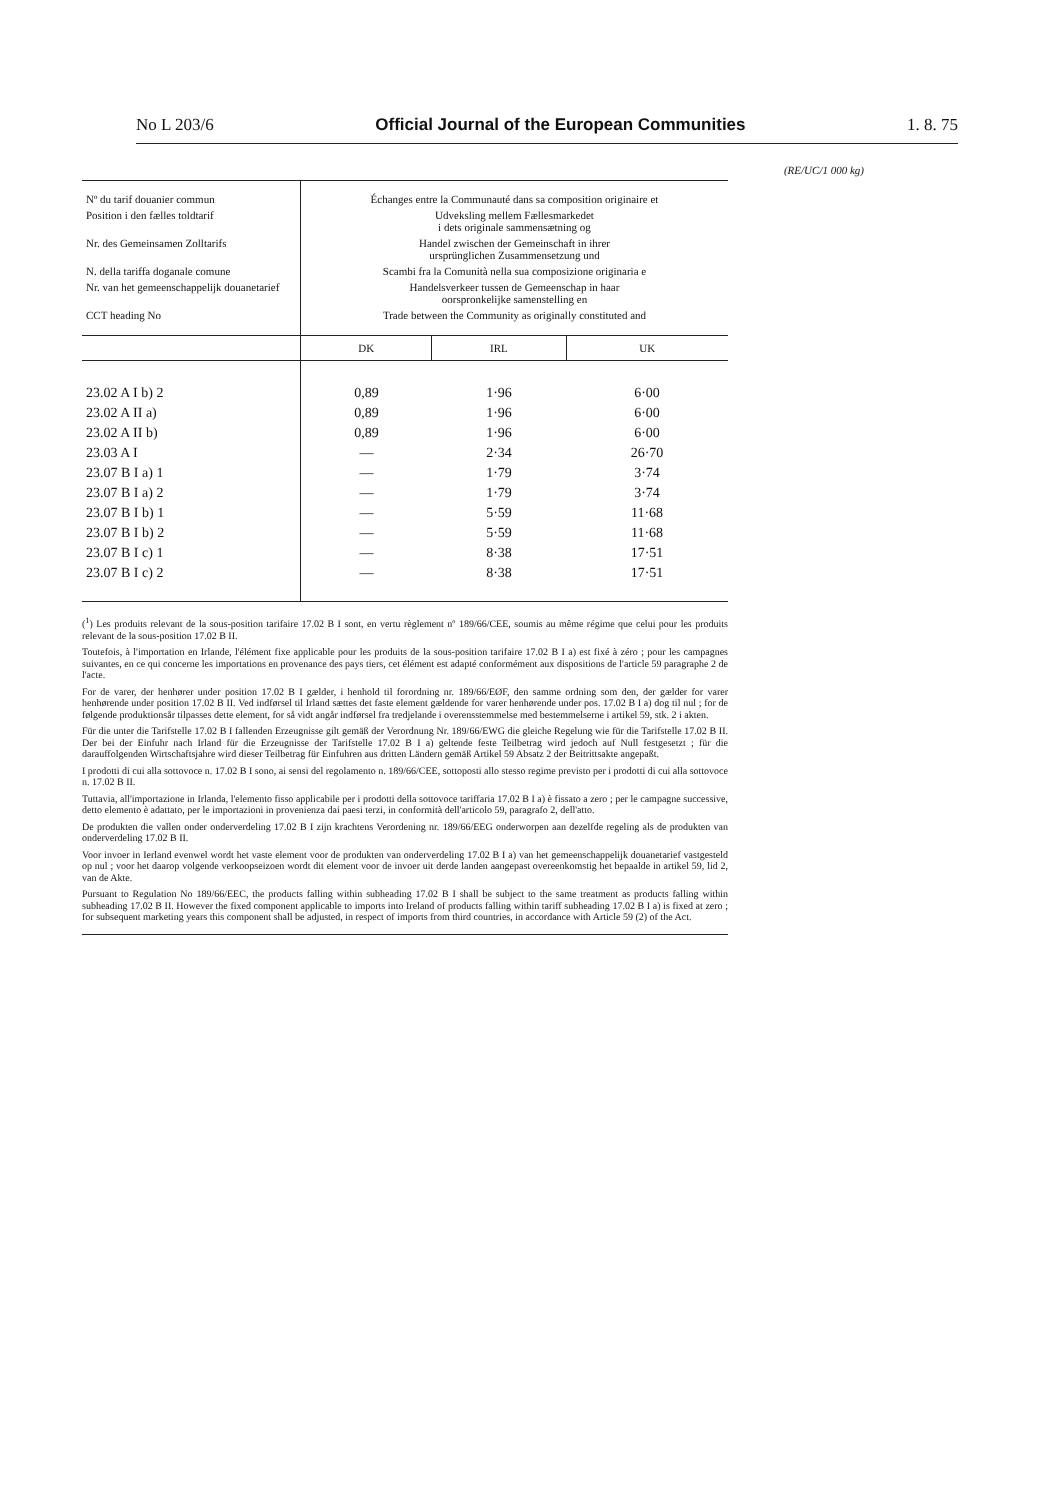No L 203/6 Official Journal of the European Communities 1. 8. 75
(RE/UC/1 000 kg)
| Nº du tarif douanier commun | Échanges entre la Communauté dans sa composition originaire et | | |
| Position i den fælles toldtarif | Udveksling mellem Fællesmarkedet i dets originale sammensætning og | | |
| Nr. des Gemeinsamen Zolltarifs | Handel zwischen der Gemeinschaft in ihrer ursprünglichen Zusammensetzung und | | |
| N. della tariffa doganale comune | Scambi fra la Comunità nella sua composizione originaria e | | |
| Nr. van het gemeenschappelijk douanetarief | Handelsverkeer tussen de Gemeenschap in haar oorspronkelijke samenstelling en | | |
| CCT heading No | Trade between the Community as originally constituted and | | |
| | DK | IRL | UK |
| 23.02 A I b) 2 | 0,89 | 1·96 | 6·00 |
| 23.02 A II a) | 0,89 | 1·96 | 6·00 |
| 23.02 A II b) | 0,89 | 1·96 | 6·00 |
| 23.03 A I | — | 2·34 | 26·70 |
| 23.07 B I a) 1 | — | 1·79 | 3·74 |
| 23.07 B I a) 2 | — | 1·79 | 3·74 |
| 23.07 B I b) 1 | — | 5·59 | 11·68 |
| 23.07 B I b) 2 | — | 5·59 | 11·68 |
| 23.07 B I c) 1 | — | 8·38 | 17·51 |
| 23.07 B I c) 2 | — | 8·38 | 17·51 |
(<sup>1</sup>) Les produits relevant de la sous-position tarifaire 17.02 B I sont, en vertu règlement nº 189/66/CEE, soumis au même régime que celui pour les produits relevant de la sous-position 17.02 B II.
Toutefois, à l'importation en Irlande, l'élément fixe applicable pour les produits de la sous-position tarifaire 17.02 B I a) est fixé à zéro ; pour les campagnes suivantes, en ce qui concerne les importations en provenance des pays tiers, cet élément est adapté conformément aux dispositions de l'article 59 paragraphe 2 de l'acte.
For de varer, der henhører under position 17.02 B I gælder, i henhold til forordning nr. 189/66/EØF, den samme ordning som den, der gælder for varer henhørende under position 17.02 B II. Ved indførsel til Irland sættes det faste element gældende for varer henhørende under pos. 17.02 B I a) dog til nul ; for de følgende produktionsår tilpasses dette element, for så vidt angår indførsel fra tredjelande i overensstemmelse med bestemmelserne i artikel 59, stk. 2 i akten.
Für die unter die Tarifstelle 17.02 B I fallenden Erzeugnisse gilt gemäß der Verordnung Nr. 189/66/EWG die gleiche Regelung wie für die Tarifstelle 17.02 B II. Der bei der Einfuhr nach Irland für die Erzeugnisse der Tarifstelle 17.02 B I a) geltende feste Teilbetrag wird jedoch auf Null festgesetzt ; für die darauffolgenden Wirtschaftsjahre wird dieser Teilbetrag für Einfuhren aus dritten Ländern gemäß Artikel 59 Absatz 2 der Beitrittsakte angepaßt.
I prodotti di cui alla sottovoce n. 17.02 B I sono, ai sensi del regolamento n. 189/66/CEE, sottoposti allo stesso regime previsto per i prodotti di cui alla sottovoce n. 17.02 B II.
Tuttavia, all'importazione in Irlanda, l'elemento fisso applicabile per i prodotti della sottovoce tariffaria 17.02 B I a) è fissato a zero ; per le campagne successive, detto elemento è adattato, per le importazioni in provenienza dai paesi terzi, in conformità dell'articolo 59, paragrafo 2, dell'atto.
De produkten die vallen onder onderverdeling 17.02 B I zijn krachtens Verordening nr. 189/66/EEG onderworpen aan dezelfde regeling als de produkten van onderverdeling 17.02 B II.
Voor invoer in Ierland evenwel wordt het vaste element voor de produkten van onderverdeling 17.02 B I a) van het gemeenschappelijk douanetarief vastgesteld op nul ; voor het daarop volgende verkoopseizoen wordt dit element voor de invoer uit derde landen aangepast overeenkomstig het bepaalde in artikel 59, lid 2, van de Akte.
Pursuant to Regulation No 189/66/EEC, the products falling within subheading 17.02 B I shall be subject to the same treatment as products falling within subheading 17.02 B II. However the fixed component applicable to imports into Ireland of products falling within tariff subheading 17.02 B I a) is fixed at zero ; for subsequent marketing years this component shall be adjusted, in respect of imports from third countries, in accordance with Article 59 (2) of the Act.